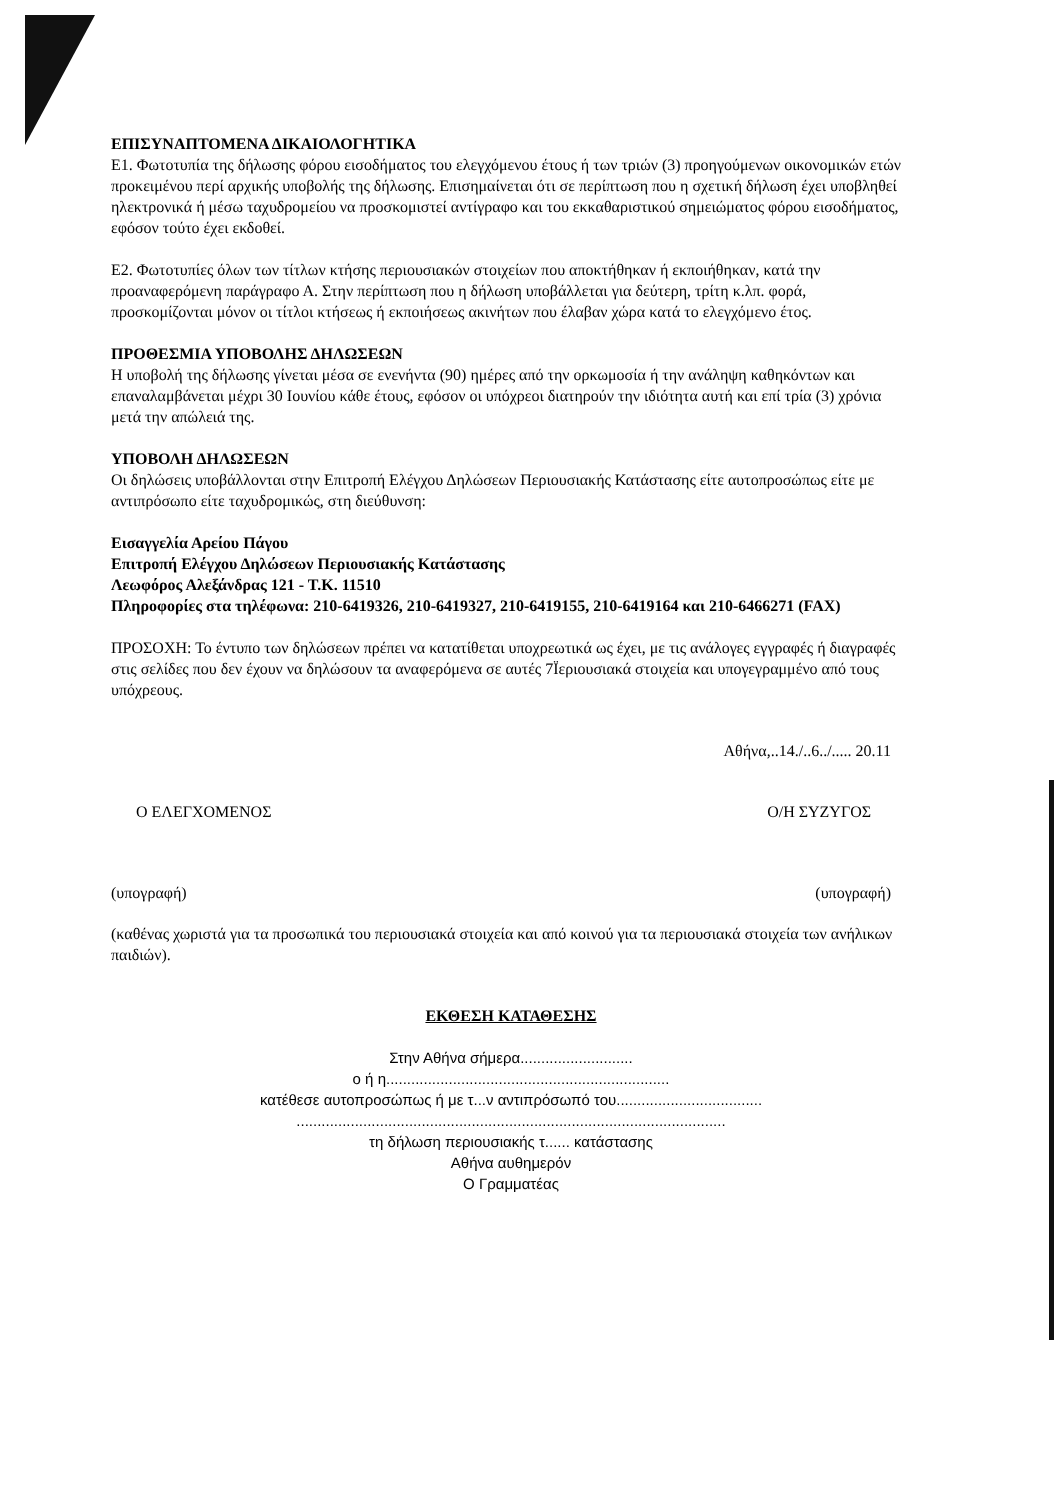ΕΠΙΣΥΝΑΠΤΟΜΕΝΑ ΔΙΚΑΙΟΛΟΓΗΤΙΚΑ
Ε1. Φωτοτυπία της δήλωσης φόρου εισοδήματος του ελεγχόμενου έτους ή των τριών (3) προηγούμενων οικονομικών ετών προκειμένου περί αρχικής υποβολής της δήλωσης. Επισημαίνεται ότι σε περίπτωση που η σχετική δήλωση έχει υποβληθεί ηλεκτρονικά ή μέσω ταχυδρομείου να προσκομιστεί αντίγραφο και του εκκαθαριστικού σημειώματος φόρου εισοδήματος, εφόσον τούτο έχει εκδοθεί.
Ε2. Φωτοτυπίες όλων των τίτλων κτήσης περιουσιακών στοιχείων που αποκτήθηκαν ή εκποιήθηκαν, κατά την προαναφερόμενη παράγραφο Α. Στην περίπτωση που η δήλωση υποβάλλεται για δεύτερη, τρίτη κ.λπ. φορά, προσκομίζονται μόνον οι τίτλοι κτήσεως ή εκποιήσεως ακινήτων που έλαβαν χώρα κατά το ελεγχόμενο έτος.
ΠΡΟΘΕΣΜΙΑ ΥΠΟΒΟΛΗΣ ΔΗΛΩΣΕΩΝ
Η υποβολή της δήλωσης γίνεται μέσα σε ενενήντα (90) ημέρες από την ορκωμοσία ή την ανάληψη καθηκόντων και επαναλαμβάνεται μέχρι 30 Ιουνίου κάθε έτους, εφόσον οι υπόχρεοι διατηρούν την ιδιότητα αυτή και επί τρία (3) χρόνια μετά την απώλειά της.
ΥΠΟΒΟΛΗ ΔΗΛΩΣΕΩΝ
Οι δηλώσεις υποβάλλονται στην Επιτροπή Ελέγχου Δηλώσεων Περιουσιακής Κατάστασης είτε αυτοπροσώπως είτε με αντιπρόσωπο είτε ταχυδρομικώς, στη διεύθυνση:
Εισαγγελία Αρείου Πάγου
Επιτροπή Ελέγχου Δηλώσεων Περιουσιακής Κατάστασης
Λεωφόρος Αλεξάνδρας 121 - Τ.Κ. 11510
Πληροφορίες στα τηλέφωνα: 210-6419326, 210-6419327, 210-6419155, 210-6419164 και 210-6466271 (FAX)
ΠΡΟΣΟΧΗ: Το έντυπο των δηλώσεων πρέπει να κατατίθεται υποχρεωτικά ως έχει, με τις ανάλογες εγγραφές ή διαγραφές στις σελίδες που δεν έχουν να δηλώσουν τα αναφερόμενα σε αυτές 7Ïεριουσιακά στοιχεία και υπογεγραμμένο από τους υπόχρεους.
Αθήνα,..14./..6../..... 20.11
Ο ΕΛΕΓΧΟΜΕΝΟΣ Ο/Η ΣΥΖΥΓΟΣ
(υπογραφή) (υπογραφή)
(καθένας χωριστά για τα προσωπικά του περιουσιακά στοιχεία και από κοινού για τα περιουσιακά στοιχεία των ανήλικων παιδιών).
ΕΚΘΕΣΗ ΚΑΤΑΘΕΣΗΣ
Στην Αθήνα σήμερα...........................
ο ή η....................................................................
κατέθεσε αυτοπροσώπως ή με τ...ν αντιπρόσωπό του...................................
.......................................................................................................
τη δήλωση περιουσιακής τ...... κατάστασης
Αθήνα αυθημερόν
Ο Γραμματέας